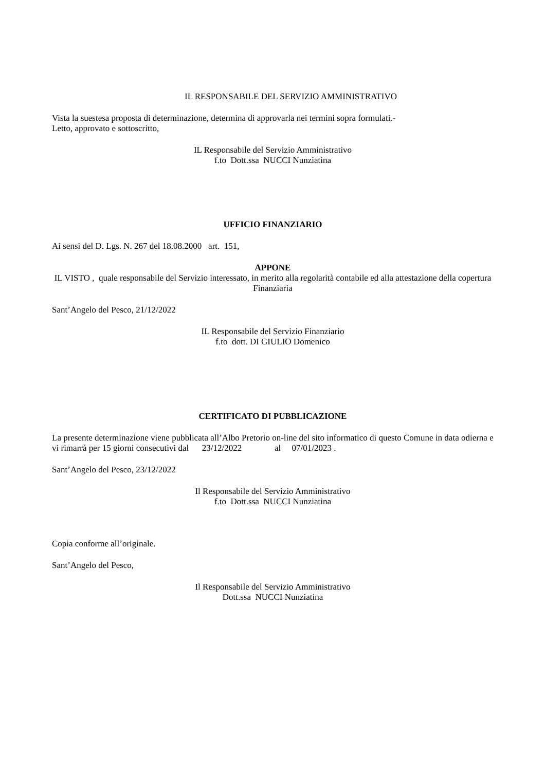IL RESPONSABILE DEL SERVIZIO AMMINISTRATIVO
Vista la suestesa proposta di determinazione, determina di approvarla nei termini sopra formulati.-
Letto, approvato e sottoscritto,
IL Responsabile del Servizio Amministrativo
f.to Dott.ssa NUCCI Nunziatina
UFFICIO FINANZIARIO
Ai sensi del D. Lgs. N. 267 del 18.08.2000 art. 151,
APPONE
IL VISTO , quale responsabile del Servizio interessato, in merito alla regolarità contabile ed alla attestazione della copertura Finanziaria
Sant’Angelo del Pesco, 21/12/2022
IL Responsabile del Servizio Finanziario
f.to dott. DI GIULIO Domenico
CERTIFICATO DI PUBBLICAZIONE
La presente determinazione viene pubblicata all’Albo Pretorio on-line del sito informatico di questo Comune in data odierna e vi rimarrà per 15 giorni consecutivi dal 23/12/2022 al 07/01/2023 .
Sant’Angelo del Pesco, 23/12/2022
Il Responsabile del Servizio Amministrativo
f.to Dott.ssa NUCCI Nunziatina
Copia conforme all’originale.
Sant’Angelo del Pesco,
Il Responsabile del Servizio Amministrativo
Dott.ssa NUCCI Nunziatina